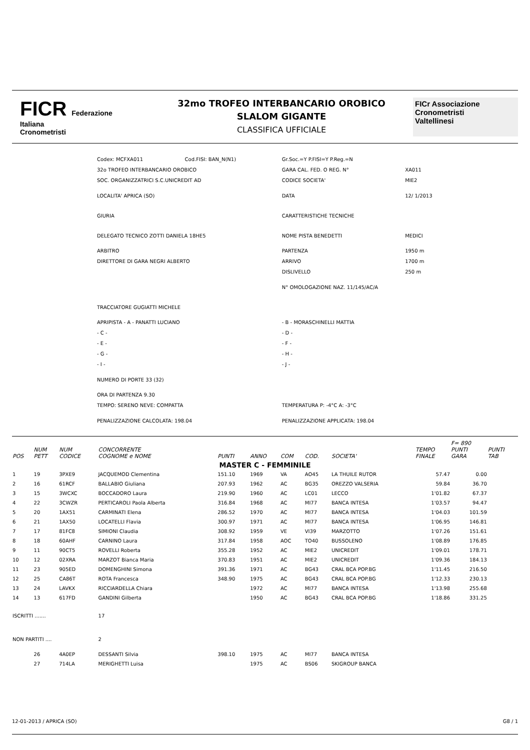FICR Federazione
Italiana
Cronometristi
32mo TROFEO INTERBANCARIO OROBICO
SLALOM GIGANTE
CLASSIFICA UFFICIALE
FICr Associazione
Cronometristi
Valtellinesi
| Codex: MCFXA011 | Cod.FISI: BAN_N(N1) | Gr.Soc.=Y P.FISI=Y P.Reg.=N | |
| 32o TROFEO INTERBANCARIO OROBICO | | GARA CAL. FED. O REG. N° | XA011 |
| SOC. ORGANIZZATRICI S.C.UNICREDIT AD | | CODICE SOCIETA' | MIE2 |
| LOCALITA' APRICA (SO) | | DATA | 12/ 1/2013 |
| GIURIA | | CARATTERISTICHE TECNICHE | |
| DELEGATO TECNICO ZOTTI DANIELA 18HE5 | | NOME PISTA BENEDETTI | MEDICI |
| ARBITRO | | PARTENZA | 1950 m |
| DIRETTORE DI GARA NEGRI ALBERTO | | ARRIVO | 1700 m |
| | | DISLIVELLO | 250 m |
| | | N° OMOLOGAZIONE NAZ. 11/145/AC/A | |
| TRACCIATORE GUGIATTI MICHELE | | | |
| APRIPISTA - A - PANATTI LUCIANO | | - B - MORASCHINELLI MATTIA | |
| - C - | | - D - | |
| - E - | | - F - | |
| - G - | | - H - | |
| - I - | | - J - | |
| NUMERO DI PORTE 33 (32) | | | |
| ORA DI PARTENZA 9.30 | | | |
| TEMPO: SERENO NEVE: COMPATTA | | TEMPERATURA P: -4°C A: -3°C | |
| PENALIZZAZIONE CALCOLATA: 198.04 | | PENALIZZAZIONE APPLICATA: 198.04 | |
| POS | NUM PETT | NUM CODICE | CONCORRENTE COGNOME e NOME | PUNTI | ANNO | COM | COD. | SOCIETA' | TEMPO FINALE | F= 890 PUNTI GARA | PUNTI TAB |
| --- | --- | --- | --- | --- | --- | --- | --- | --- | --- | --- | --- |
| MASTER C - FEMMINILE | | | | | | | | | | | |
| 1 | 19 | 3PXE9 | JACQUEMOD Clementina | 151.10 | 1969 | VA | AO45 | LA THUILE RUTOR | 57.47 | 0.00 | |
| 2 | 16 | 61RCF | BALLABIO Giuliana | 207.93 | 1962 | AC | BG35 | OREZZO VALSERIA | 59.84 | 36.70 | |
| 3 | 15 | 3WCXC | BOCCADORO Laura | 219.90 | 1960 | AC | LC01 | LECCO | 1'01.82 | 67.37 | |
| 4 | 22 | 3CWZR | PERTICAROLI Paola Alberta | 316.84 | 1968 | AC | MI77 | BANCA INTESA | 1'03.57 | 94.47 | |
| 5 | 20 | 1AX51 | CARMINATI Elena | 286.52 | 1970 | AC | MI77 | BANCA INTESA | 1'04.03 | 101.59 | |
| 6 | 21 | 1AX50 | LOCATELLI Flavia | 300.97 | 1971 | AC | MI77 | BANCA INTESA | 1'06.95 | 146.81 | |
| 7 | 17 | 81FC8 | SIMIONI Claudia | 308.92 | 1959 | VE | VI39 | MARZOTTO | 1'07.26 | 151.61 | |
| 8 | 18 | 60AHF | CARNINO Laura | 317.84 | 1958 | AOC | TO40 | BUSSOLENO | 1'08.89 | 176.85 | |
| 9 | 11 | 90CT5 | ROVELLI Roberta | 355.28 | 1952 | AC | MIE2 | UNICREDIT | 1'09.01 | 178.71 | |
| 10 | 12 | 02XRA | MARZOT Bianca Maria | 370.83 | 1951 | AC | MIE2 | UNICREDIT | 1'09.36 | 184.13 | |
| 11 | 23 | 905ED | DOMENGHINI Simona | 391.36 | 1971 | AC | BG43 | CRAL BCA POP.BG | 1'11.45 | 216.50 | |
| 12 | 25 | CA86T | ROTA Francesca | 348.90 | 1975 | AC | BG43 | CRAL BCA POP.BG | 1'12.33 | 230.13 | |
| 13 | 24 | LAVKX | RICCIARDELLA Chiara | | 1972 | AC | MI77 | BANCA INTESA | 1'13.98 | 255.68 | |
| 14 | 13 | 617FD | GANDINI Gilberta | | 1950 | AC | BG43 | CRAL BCA POP.BG | 1'18.86 | 331.25 | |
| ISCRITTI ....... | | | 17 | | | | | | | | |
| NON PARTITI .... | | | 2 | | | | | | | | |
| | 26 | 4A0EP | DESSANTI Silvia | 398.10 | 1975 | AC | MI77 | BANCA INTESA | | | |
| | 27 | 714LA | MERIGHETTI Luisa | | 1975 | AC | BS06 | SKIGROUP BANCA | | | |
12-01-2013 / APRICA (SO) G8 / 1